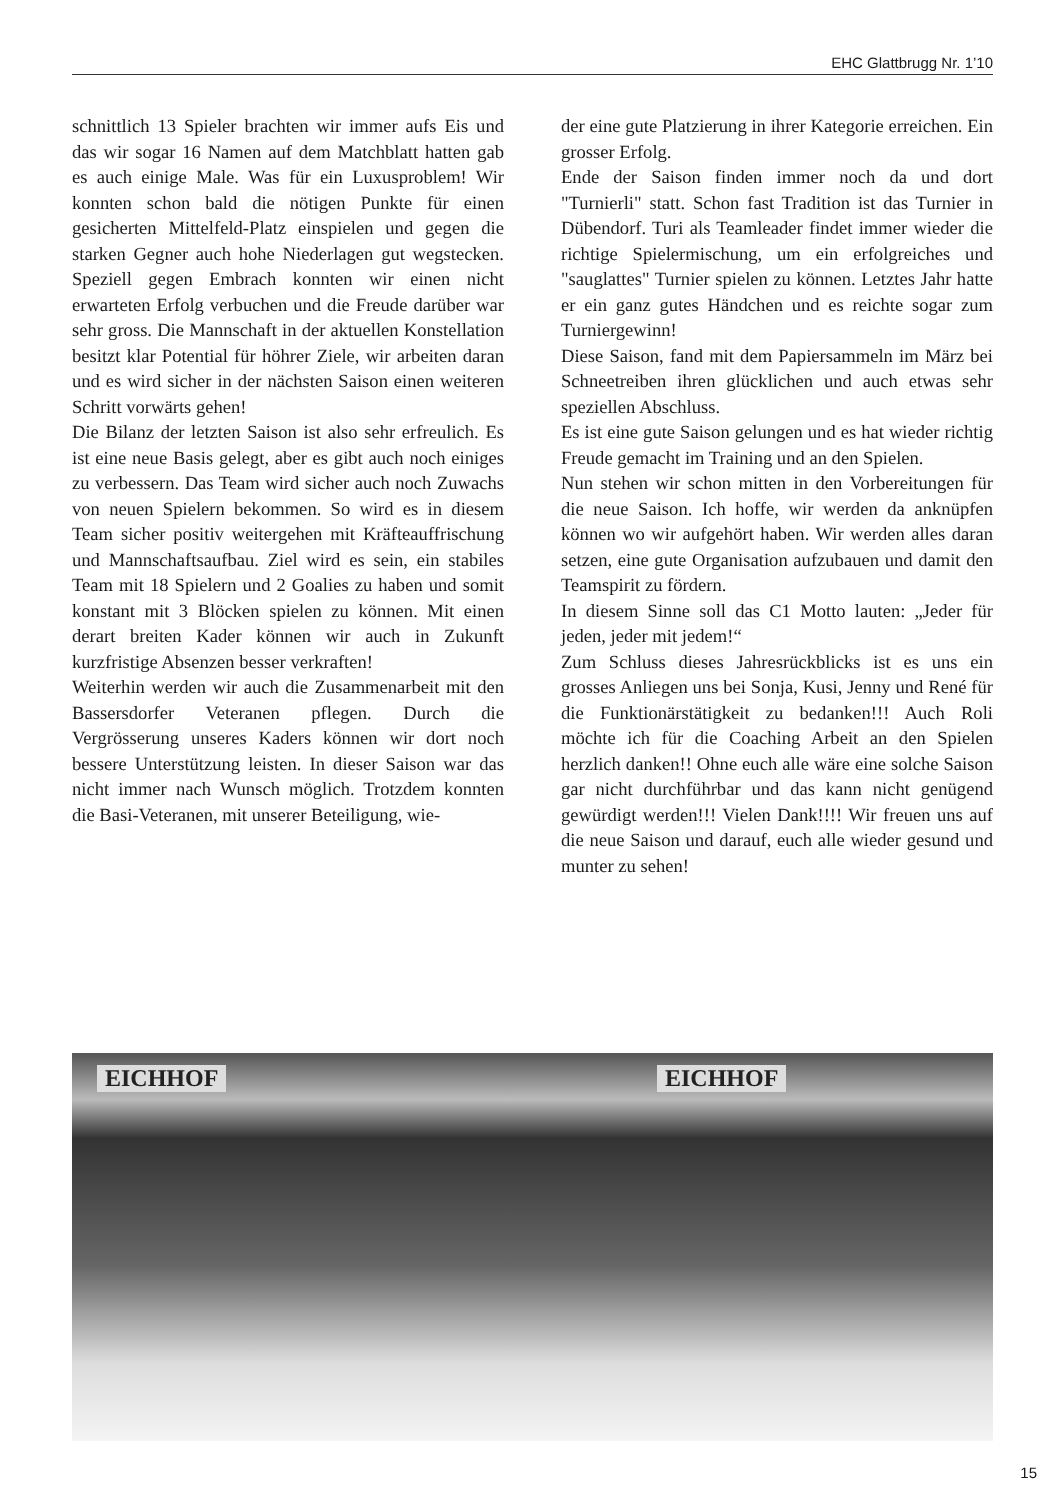EHC Glattbrugg Nr. 1’10
schnittlich 13 Spieler brachten wir immer aufs Eis und das wir sogar 16 Namen auf dem Matchblatt hatten gab es auch einige Male. Was für ein Luxusproblem! Wir konnten schon bald die nötigen Punkte für einen gesicherten Mittelfeld-Platz einspielen und gegen die starken Gegner auch hohe Niederlagen gut wegstecken. Speziell gegen Embrach konnten wir einen nicht erwarteten Erfolg verbuchen und die Freude darüber war sehr gross. Die Mannschaft in der aktuellen Konstellation besitzt klar Potential für höhrer Ziele, wir arbeiten daran und es wird sicher in der nächsten Saison einen weiteren Schritt vorwärts gehen!
Die Bilanz der letzten Saison ist also sehr erfreulich. Es ist eine neue Basis gelegt, aber es gibt auch noch einiges zu verbessern. Das Team wird sicher auch noch Zuwachs von neuen Spielern bekommen. So wird es in diesem Team sicher positiv weitergehen mit Kräfteauffrischung und Mannschaftsaufbau. Ziel wird es sein, ein stabiles Team mit 18 Spielern und 2 Goalies zu haben und somit konstant mit 3 Blöcken spielen zu können. Mit einen derart breiten Kader können wir auch in Zukunft kurzfristige Absenzen besser verkraften!
Weiterhin werden wir auch die Zusammenarbeit mit den Bassersdorfer Veteranen pflegen. Durch die Vergrösserung unseres Kaders können wir dort noch bessere Unterstützung leisten. In dieser Saison war das nicht immer nach Wunsch möglich. Trotzdem konnten die Basi-Veteranen, mit unserer Beteiligung, wie-
der eine gute Platzierung in ihrer Kategorie erreichen. Ein grosser Erfolg.
Ende der Saison finden immer noch da und dort "Turnierli" statt. Schon fast Tradition ist das Turnier in Dübendorf. Turi als Teamleader findet immer wieder die richtige Spielermischung, um ein erfolgreiches und "sauglattes" Turnier spielen zu können. Letztes Jahr hatte er ein ganz gutes Händchen und es reichte sogar zum Turniergewinn!
Diese Saison, fand mit dem Papiersammeln im März bei Schneetreiben ihren glücklichen und auch etwas sehr speziellen Abschluss.
Es ist eine gute Saison gelungen und es hat wieder richtig Freude gemacht im Training und an den Spielen.
Nun stehen wir schon mitten in den Vorbereitungen für die neue Saison. Ich hoffe, wir werden da anknüpfen können wo wir aufgehört haben. Wir werden alles daran setzen, eine gute Organisation aufzubauen und damit den Teamspirit zu fördern.
In diesem Sinne soll das C1 Motto lauten: „Jeder für jeden, jeder mit jedem!“
Zum Schluss dieses Jahresrückblicks ist es uns ein grosses Anliegen uns bei Sonja, Kusi, Jenny und René für die Funktionärstätigkeit zu bedanken!!! Auch Roli möchte ich für die Coaching Arbeit an den Spielen herzlich danken!! Ohne euch alle wäre eine solche Saison gar nicht durchführbar und das kann nicht genügend gewürdigt werden!!! Vielen Dank!!!! Wir freuen uns auf die neue Saison und darauf, euch alle wieder gesund und munter zu sehen!
EICHHOF EICHHOF
15